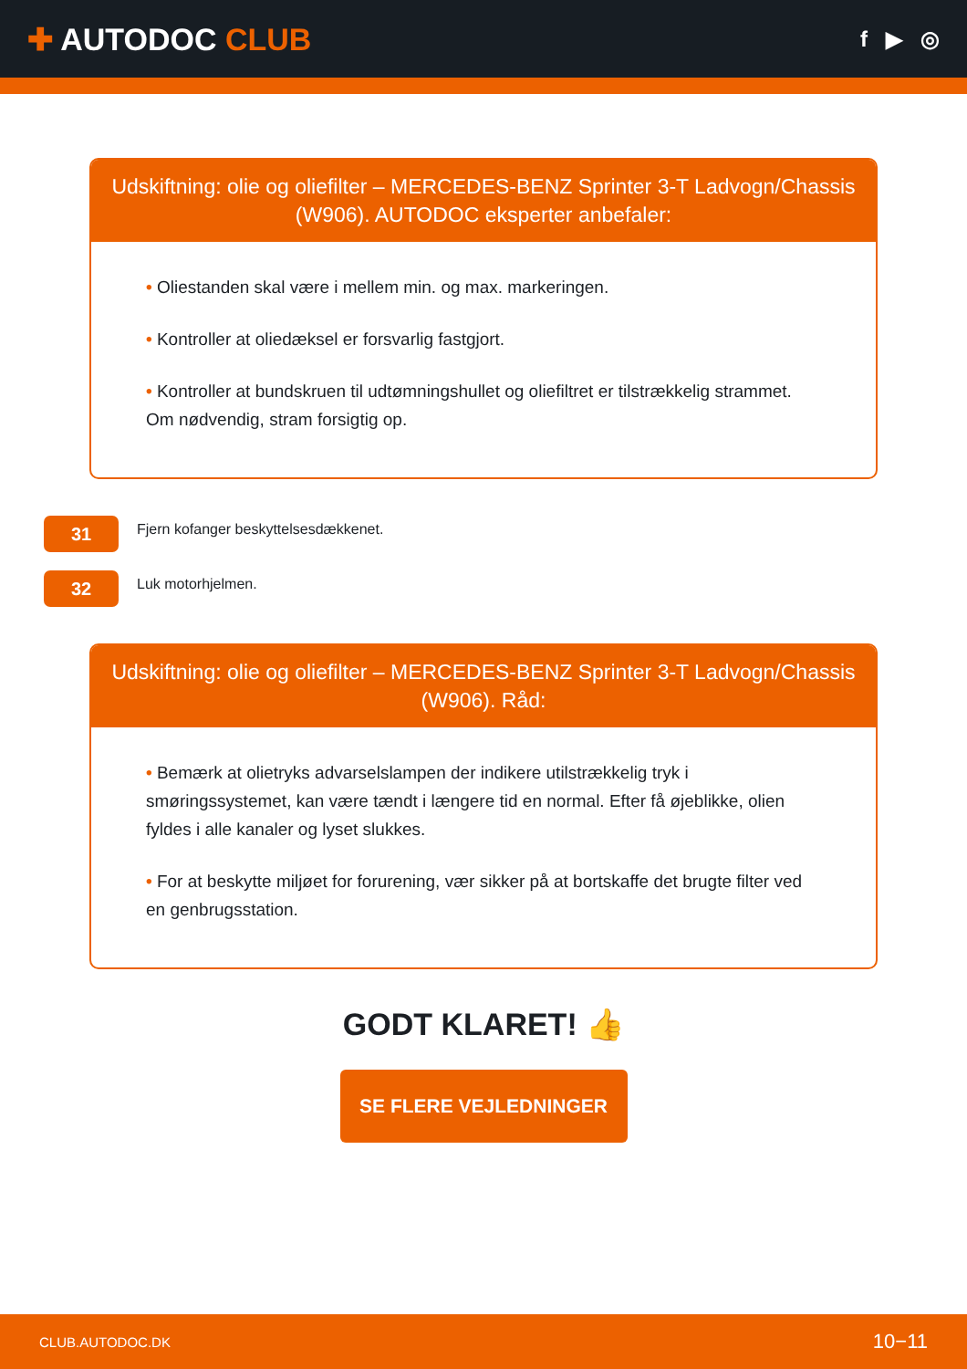✚ AUTODOC CLUB
f ▶ ◎
Udskiftning: olie og oliefilter – MERCEDES-BENZ Sprinter 3-T Ladvogn/Chassis (W906). AUTODOC eksperter anbefaler:
• Oliestanden skal være i mellem min. og max. markeringen.
• Kontroller at oliedæksel er forsvarlig fastgjort.
• Kontroller at bundskruen til udtømningshullet og oliefiltret er tilstrækkelig strammet. Om nødvendig, stram forsigtig op.
31
Fjern kofanger beskyttelsesdækkenet.
32
Luk motorhjelmen.
Udskiftning: olie og oliefilter – MERCEDES-BENZ Sprinter 3-T Ladvogn/Chassis (W906). Råd:
• Bemærk at olietryks advarselslampen der indikere utilstrækkelig tryk i smøringssystemet, kan være tændt i længere tid en normal. Efter få øjeblikke, olien fyldes i alle kanaler og lyset slukkes.
• For at beskytte miljøet for forurening, vær sikker på at bortskaffe det brugte filter ved en genbrugsstation.
GODT KLARET! 👍
SE FLERE VEJLEDNINGER
CLUB.AUTODOC.DK 10−11